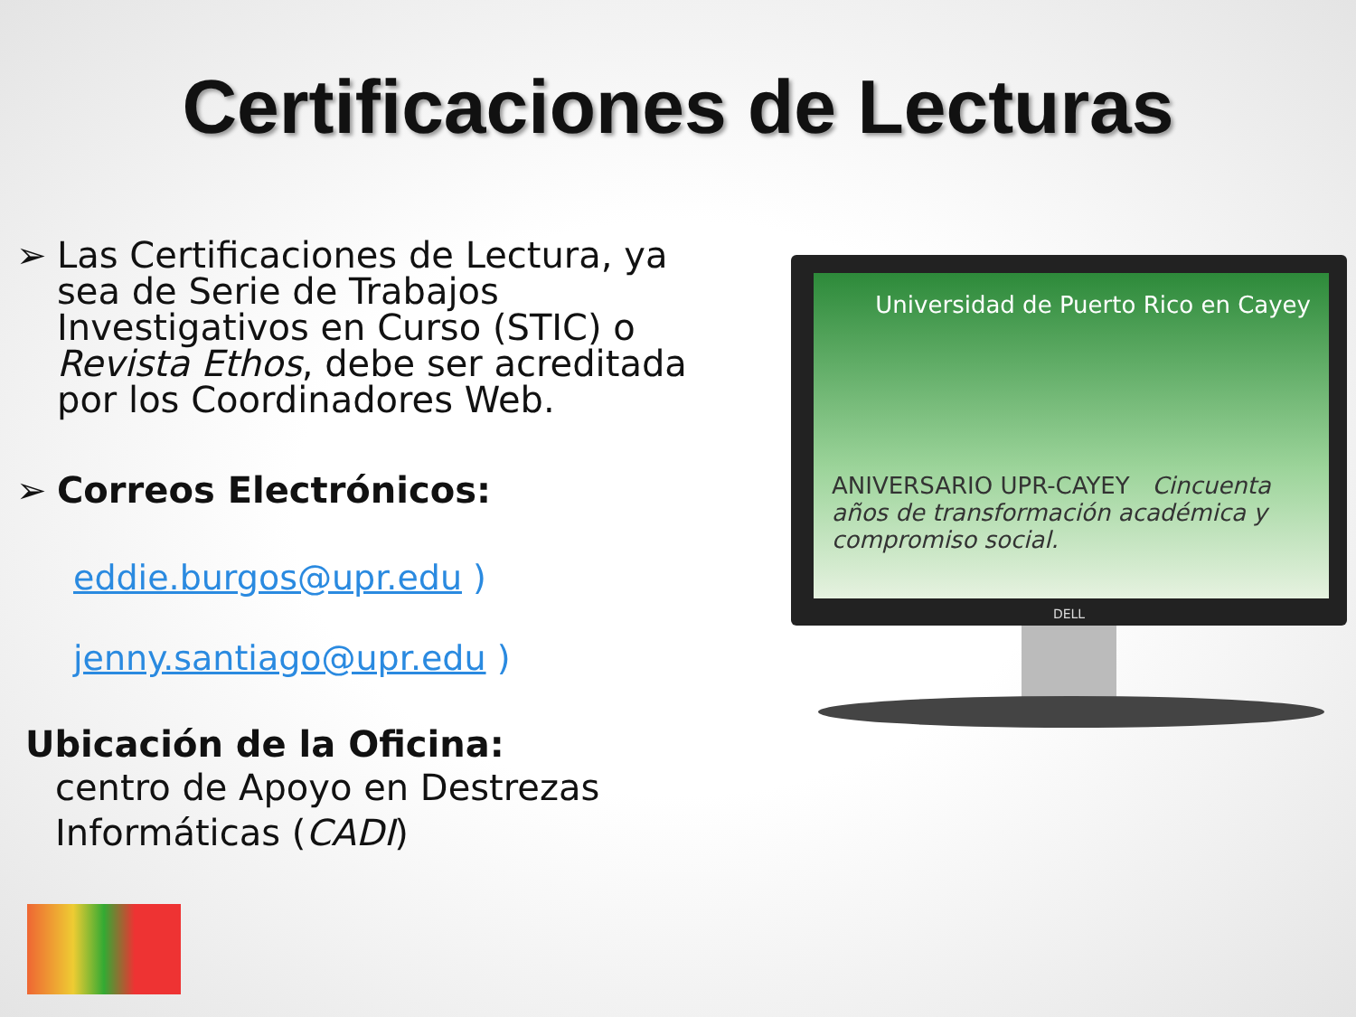Certificaciones de Lecturas
➢ Las Certificaciones de Lectura, ya sea de Serie de Trabajos Investigativos en Curso (STIC) o Revista Ethos, debe ser acreditada por los Coordinadores Web.
➢ Correos Electrónicos:
eddie.burgos@upr.edu )
jenny.santiago@upr.edu )
Ubicación de la Oficina:
centro de Apoyo en Destrezas Informáticas (CADI)
Universidad de Puerto Rico en Cayey
ANIVERSARIO UPR-CAYEY Cincuenta años de transformación académica y compromiso social.
DELL